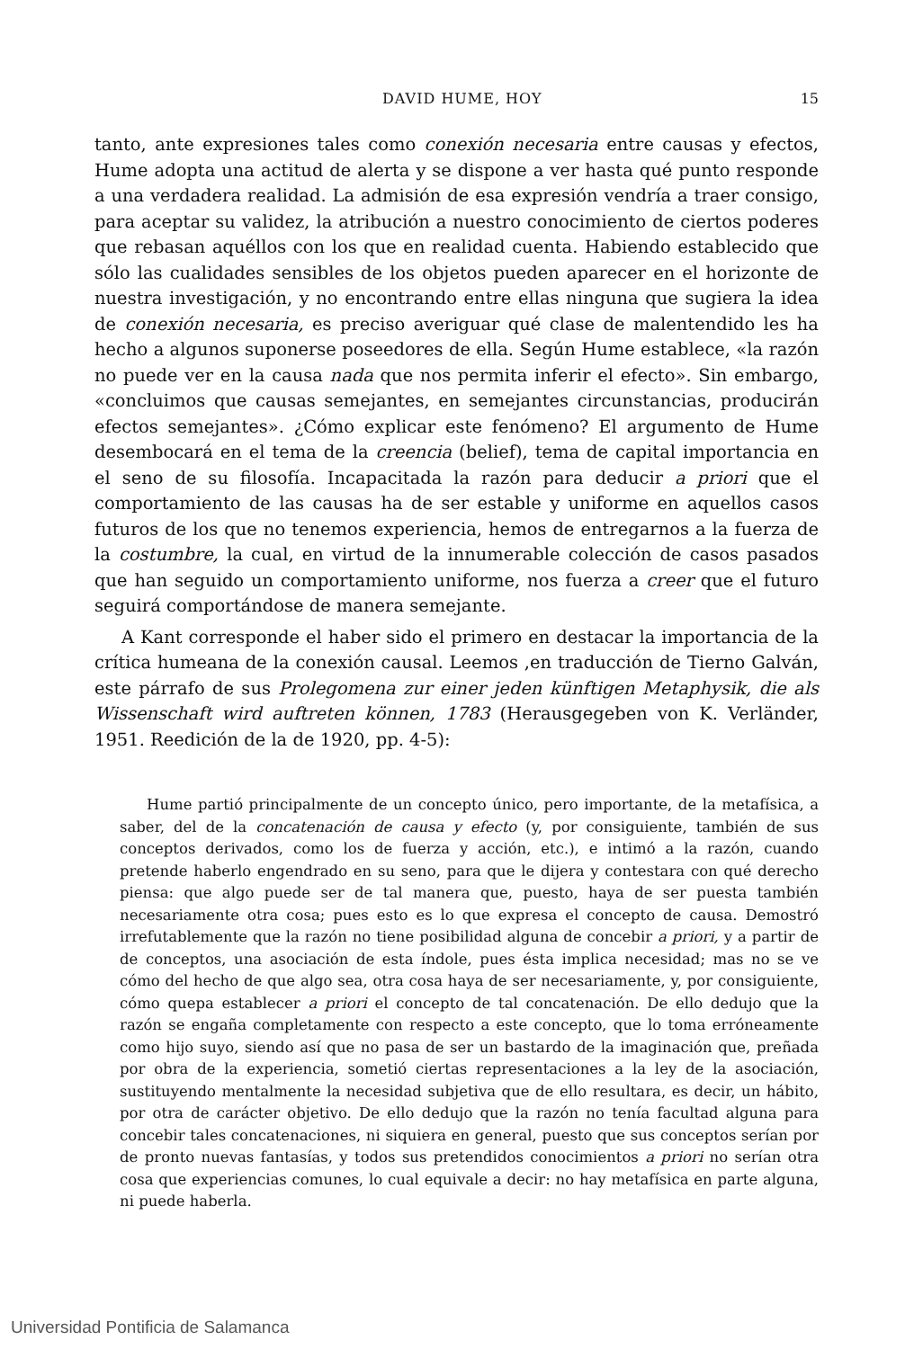DAVID HUME, HOY 15
tanto, ante expresiones tales como conexión necesaria entre causas y efectos, Hume adopta una actitud de alerta y se dispone a ver hasta qué punto responde a una verdadera realidad. La admisión de esa expresión vendría a traer consigo, para aceptar su validez, la atribución a nuestro conocimiento de ciertos poderes que rebasan aquéllos con los que en realidad cuenta. Habiendo establecido que sólo las cualidades sensibles de los objetos pueden aparecer en el horizonte de nuestra investigación, y no encontrando entre ellas ninguna que sugiera la idea de conexión necesaria, es preciso averiguar qué clase de malentendido les ha hecho a algunos suponerse poseedores de ella. Según Hume establece, «la razón no puede ver en la causa nada que nos permita inferir el efecto». Sin embargo, «concluimos que causas semejantes, en semejantes circunstancias, producirán efectos semejantes». ¿Cómo explicar este fenómeno? El argumento de Hume desembocará en el tema de la creencia (belief), tema de capital importancia en el seno de su filosofía. Incapacitada la razón para deducir a priori que el comportamiento de las causas ha de ser estable y uniforme en aquellos casos futuros de los que no tenemos experiencia, hemos de entregarnos a la fuerza de la costumbre, la cual, en virtud de la innumerable colección de casos pasados que han seguido un comportamiento uniforme, nos fuerza a creer que el futuro seguirá comportándose de manera semejante.
A Kant corresponde el haber sido el primero en destacar la importancia de la crítica humeana de la conexión causal. Leemos ,en traducción de Tierno Galván, este párrafo de sus Prolegomena zur einer jeden künftigen Metaphysik, die als Wissenschaft wird auftreten können, 1783 (Herausgegeben von K. Verländer, 1951. Reedición de la de 1920, pp. 4-5):
Hume partió principalmente de un concepto único, pero importante, de la metafísica, a saber, del de la concatenación de causa y efecto (y, por consiguiente, también de sus conceptos derivados, como los de fuerza y acción, etc.), e intimó a la razón, cuando pretende haberlo engendrado en su seno, para que le dijera y contestara con qué derecho piensa: que algo puede ser de tal manera que, puesto, haya de ser puesta también necesariamente otra cosa; pues esto es lo que expresa el concepto de causa. Demostró irrefutablemente que la razón no tiene posibilidad alguna de concebir a priori, y a partir de de conceptos, una asociación de esta índole, pues ésta implica necesidad; mas no se ve cómo del hecho de que algo sea, otra cosa haya de ser necesariamente, y, por consiguiente, cómo quepa establecer a priori el concepto de tal concatenación. De ello dedujo que la razón se engaña completamente con respecto a este concepto, que lo toma erróneamente como hijo suyo, siendo así que no pasa de ser un bastardo de la imaginación que, preñada por obra de la experiencia, sometió ciertas representaciones a la ley de la asociación, sustituyendo mentalmente la necesidad subjetiva que de ello resultara, es decir, un hábito, por otra de carácter objetivo. De ello dedujo que la razón no tenía facultad alguna para concebir tales concatenaciones, ni siquiera en general, puesto que sus conceptos serían por de pronto nuevas fantasías, y todos sus pretendidos conocimientos a priori no serían otra cosa que experiencias comunes, lo cual equivale a decir: no hay metafísica en parte alguna, ni puede haberla.
Universidad Pontificia de Salamanca